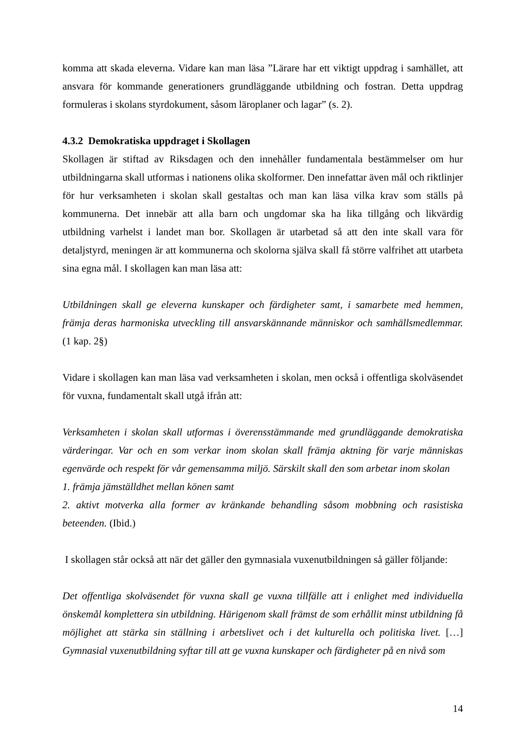komma att skada eleverna. Vidare kan man läsa ”Lärare har ett viktigt uppdrag i samhället, att ansvara för kommande generationers grundläggande utbildning och fostran. Detta uppdrag formuleras i skolans styrdokument, såsom läroplaner och lagar” (s. 2).
4.3.2 Demokratiska uppdraget i Skollagen
Skollagen är stiftad av Riksdagen och den innehåller fundamentala bestämmelser om hur utbildningarna skall utformas i nationens olika skolformer. Den innefattar även mål och riktlinjer för hur verksamheten i skolan skall gestaltas och man kan läsa vilka krav som ställs på kommunerna. Det innebär att alla barn och ungdomar ska ha lika tillgång och likvärdig utbildning varhelst i landet man bor. Skollagen är utarbetad så att den inte skall vara för detaljstyrd, meningen är att kommunerna och skolorna själva skall få större valfrihet att utarbeta sina egna mål. I skollagen kan man läsa att:
Utbildningen skall ge eleverna kunskaper och färdigheter samt, i samarbete med hemmen, främja deras harmoniska utveckling till ansvarskännande människor och samhällsmedlemmar. (1 kap. 2§)
Vidare i skollagen kan man läsa vad verksamheten i skolan, men också i offentliga skolväsendet för vuxna, fundamentalt skall utgå ifrån att:
Verksamheten i skolan skall utformas i överensstämmande med grundläggande demokratiska värderingar. Var och en som verkar inom skolan skall främja aktning för varje människas egenvärde och respekt för vår gemensamma miljö. Särskilt skall den som arbetar inom skolan
1. främja jämställdhet mellan könen samt
2. aktivt motverka alla former av kränkande behandling såsom mobbning och rasistiska beteenden. (Ibid.)
I skollagen står också att när det gäller den gymnasiala vuxenutbildningen så gäller följande:
Det offentliga skolväsendet för vuxna skall ge vuxna tillfälle att i enlighet med individuella önskemål komplettera sin utbildning. Härigenom skall främst de som erhållit minst utbildning få möjlighet att stärka sin ställning i arbetslivet och i det kulturella och politiska livet. […] Gymnasial vuxenutbildning syftar till att ge vuxna kunskaper och färdigheter på en nivå som
14